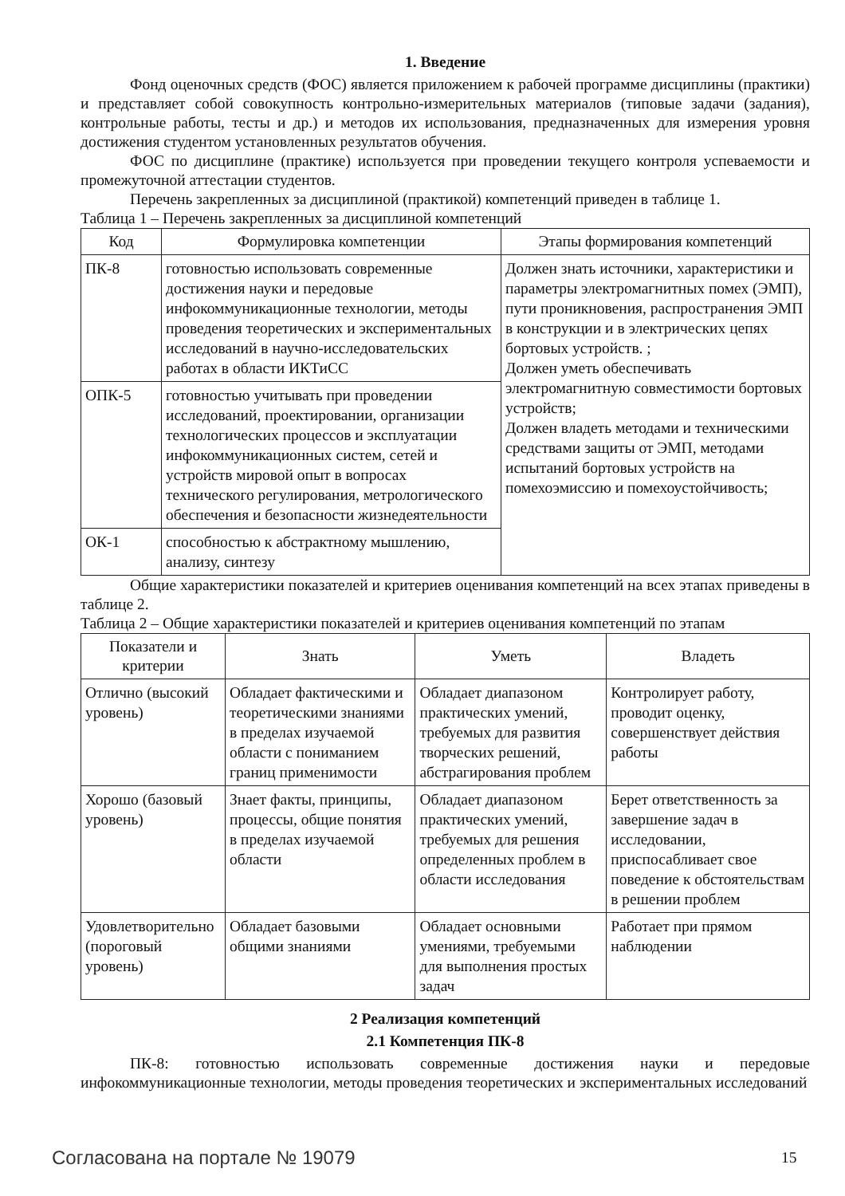1. Введение
Фонд оценочных средств (ФОС) является приложением к рабочей программе дисциплины (практики) и представляет собой совокупность контрольно-измерительных материалов (типовые задачи (задания), контрольные работы, тесты и др.) и методов их использования, предназначенных для измерения уровня достижения студентом установленных результатов обучения.
ФОС по дисциплине (практике) используется при проведении текущего контроля успеваемости и промежуточной аттестации студентов.
Перечень закрепленных за дисциплиной (практикой) компетенций приведен в таблице 1.
Таблица 1 – Перечень закрепленных за дисциплиной компетенций
| Код | Формулировка компетенции | Этапы формирования компетенций |
| --- | --- | --- |
| ПК-8 | готовностью использовать современные достижения науки и передовые инфокоммуникационные технологии, методы проведения теоретических и экспериментальных исследований в научно-исследовательских работах в области ИКТиСС | Должен знать источники, характеристики и параметры электромагнитных помех (ЭМП), пути проникновения, распространения ЭМП в конструкции и в электрических цепях бортовых устройств. ; Должен уметь обеспечивать электромагнитную совместимости бортовых устройств; Должен владеть методами и техническими средствами защиты от ЭМП, методами испытаний бортовых устройств на помехоэмиссию и помехоустойчивость; |
| ОПК-5 | готовностью учитывать при проведении исследований, проектировании, организации технологических процессов и эксплуатации инфокоммуникационных систем, сетей и устройств мировой опыт в вопросах технического регулирования, метрологического обеспечения и безопасности жизнедеятельности | |
| ОК-1 | способностью к абстрактному мышлению, анализу, синтезу | |
Общие характеристики показателей и критериев оценивания компетенций на всех этапах приведены в таблице 2.
Таблица 2 – Общие характеристики показателей и критериев оценивания компетенций по этапам
| Показатели и критерии | Знать | Уметь | Владеть |
| --- | --- | --- | --- |
| Отлично (высокий уровень) | Обладает фактическими и теоретическими знаниями в пределах изучаемой области с пониманием границ применимости | Обладает диапазоном практических умений, требуемых для развития творческих решений, абстрагирования проблем | Контролирует работу, проводит оценку, совершенствует действия работы |
| Хорошо (базовый уровень) | Знает факты, принципы, процессы, общие понятия в пределах изучаемой области | Обладает диапазоном практических умений, требуемых для решения определенных проблем в области исследования | Берет ответственность за завершение задач в исследовании, приспосабливает свое поведение к обстоятельствам в решении проблем |
| Удовлетворительно (пороговый уровень) | Обладает базовыми общими знаниями | Обладает основными умениями, требуемыми для выполнения простых задач | Работает при прямом наблюдении |
2 Реализация компетенций
2.1 Компетенция ПК-8
ПК-8: готовностью использовать современные достижения науки и передовые инфокоммуникационные технологии, методы проведения теоретических и экспериментальных исследований
Согласована на портале № 19079 15